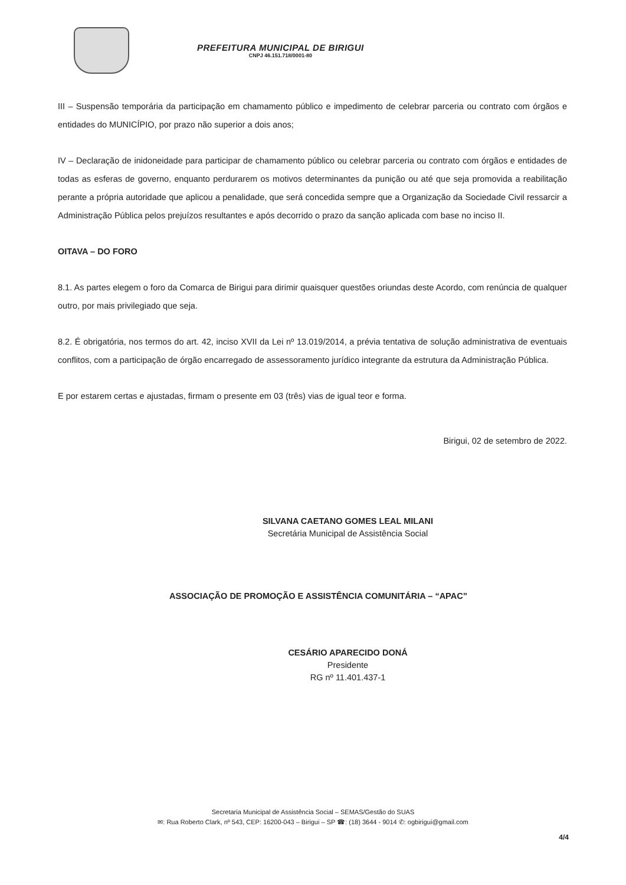PREFEITURA MUNICIPAL DE BIRIGUI
CNPJ 46.151.718/0001-80
III – Suspensão temporária da participação em chamamento público e impedimento de celebrar parceria ou contrato com órgãos e entidades do MUNICÍPIO, por prazo não superior a dois anos;
IV – Declaração de inidoneidade para participar de chamamento público ou celebrar parceria ou contrato com órgãos e entidades de todas as esferas de governo, enquanto perdurarem os motivos determinantes da punição ou até que seja promovida a reabilitação perante a própria autoridade que aplicou a penalidade, que será concedida sempre que a Organização da Sociedade Civil ressarcir a Administração Pública pelos prejuízos resultantes e após decorrido o prazo da sanção aplicada com base no inciso II.
OITAVA – DO FORO
8.1. As partes elegem o foro da Comarca de Birigui para dirimir quaisquer questões oriundas deste Acordo, com renúncia de qualquer outro, por mais privilegiado que seja.
8.2. É obrigatória, nos termos do art. 42, inciso XVII da Lei nº 13.019/2014, a prévia tentativa de solução administrativa de eventuais conflitos, com a participação de órgão encarregado de assessoramento jurídico integrante da estrutura da Administração Pública.
E por estarem certas e ajustadas, firmam o presente em 03 (três) vias de igual teor e forma.
Birigui, 02 de setembro de 2022.
SILVANA CAETANO GOMES LEAL MILANI
Secretária Municipal de Assistência Social
ASSOCIAÇÃO DE PROMOÇÃO E ASSISTÊNCIA COMUNITÁRIA – “APAC”
CESÁRIO APARECIDO DONÁ
Presidente
RG nº 11.401.437-1
Secretaria Municipal de Assistência Social – SEMAS/Gestão do SUAS
✉: Rua Roberto Clark, nº 543, CEP: 16200-043 – Birigui – SP ☎: (18) 3644 - 9014 ✆: ogbirigui@gmail.com
4/4